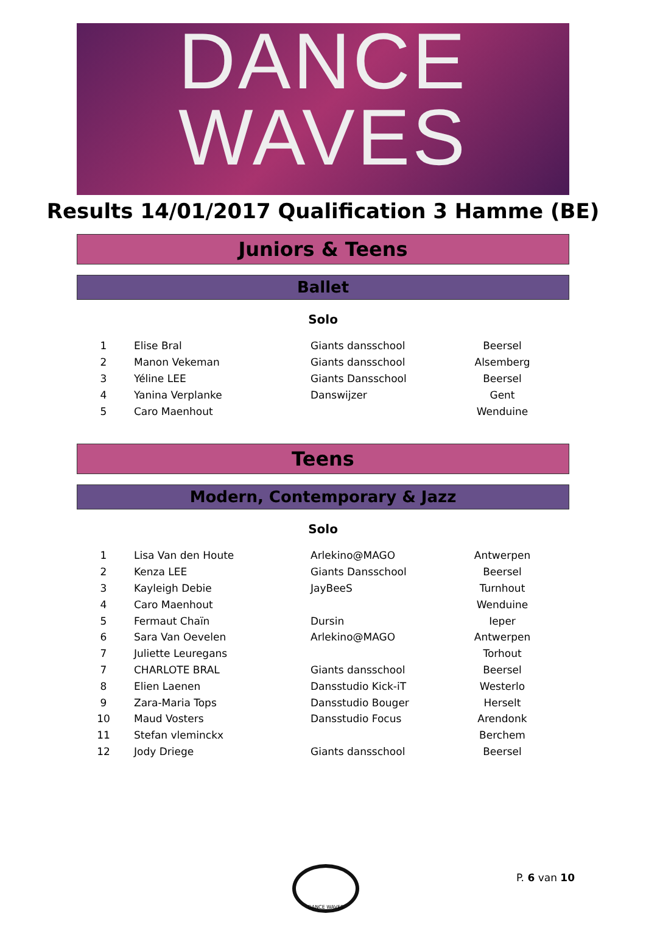DANCE
WAVES
Results 14/01/2017 Qualification 3 Hamme (BE)
Juniors & Teens
Ballet
Solo
| 1 | Elise Bral | Giants dansschool | Beersel |
| 2 | Manon Vekeman | Giants dansschool | Alsemberg |
| 3 | Yéline LEE | Giants Dansschool | Beersel |
| 4 | Yanina Verplanke | Danswijzer | Gent |
| 5 | Caro Maenhout | | Wenduine |
Teens
Modern, Contemporary & Jazz
Solo
| 1 | Lisa Van den Houte | Arlekino@MAGO | Antwerpen |
| 2 | Kenza LEE | Giants Dansschool | Beersel |
| 3 | Kayleigh Debie | JayBeeS | Turnhout |
| 4 | Caro Maenhout | | Wenduine |
| 5 | Fermaut Chaïn | Dursin | Ieper |
| 6 | Sara Van Oevelen | Arlekino@MAGO | Antwerpen |
| 7 | Juliette Leuregans | | Torhout |
| 7 | CHARLOTE BRAL | Giants dansschool | Beersel |
| 8 | Elien Laenen | Dansstudio Kick-iT | Westerlo |
| 9 | Zara-Maria Tops | Dansstudio Bouger | Herselt |
| 10 | Maud Vosters | Dansstudio Focus | Arendonk |
| 11 | Stefan vleminckx | | Berchem |
| 12 | Jody Driege | Giants dansschool | Beersel |
DANCE WAVES
P. 6 van 10